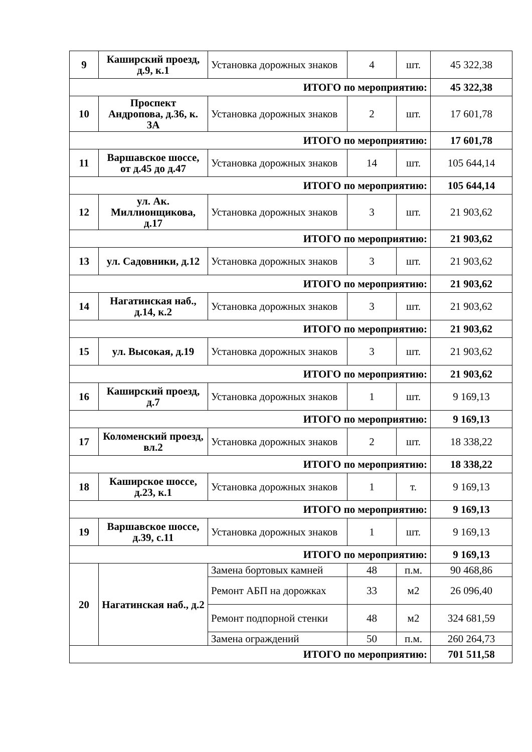| 9 | Каширский проезд, д.9, к.1 | Установка дорожных знаков | 4 | шт. | 45 322,38 |
| ИТОГО по мероприятию: | | | | | 45 322,38 |
| 10 | Проспект Андропова, д.36, к. 3А | Установка дорожных знаков | 2 | шт. | 17 601,78 |
| ИТОГО по мероприятию: | | | | | 17 601,78 |
| 11 | Варшавское шоссе, от д.45 до д.47 | Установка дорожных знаков | 14 | шт. | 105 644,14 |
| ИТОГО по мероприятию: | | | | | 105 644,14 |
| 12 | ул. Ак. Миллионщикова, д.17 | Установка дорожных знаков | 3 | шт. | 21 903,62 |
| ИТОГО по мероприятию: | | | | | 21 903,62 |
| 13 | ул. Садовники, д.12 | Установка дорожных знаков | 3 | шт. | 21 903,62 |
| ИТОГО по мероприятию: | | | | | 21 903,62 |
| 14 | Нагатинская наб., д.14, к.2 | Установка дорожных знаков | 3 | шт. | 21 903,62 |
| ИТОГО по мероприятию: | | | | | 21 903,62 |
| 15 | ул. Высокая, д.19 | Установка дорожных знаков | 3 | шт. | 21 903,62 |
| ИТОГО по мероприятию: | | | | | 21 903,62 |
| 16 | Каширский проезд, д.7 | Установка дорожных знаков | 1 | шт. | 9 169,13 |
| ИТОГО по мероприятию: | | | | | 9 169,13 |
| 17 | Коломенский проезд, вл.2 | Установка дорожных знаков | 2 | шт. | 18 338,22 |
| ИТОГО по мероприятию: | | | | | 18 338,22 |
| 18 | Каширское шоссе, д.23, к.1 | Установка дорожных знаков | 1 | т. | 9 169,13 |
| ИТОГО по мероприятию: | | | | | 9 169,13 |
| 19 | Варшавское шоссе, д.39, с.11 | Установка дорожных знаков | 1 | шт. | 9 169,13 |
| ИТОГО по мероприятию: | | | | | 9 169,13 |
| 20 | Нагатинская наб., д.2 | Замена бортовых камней | 48 | п.м. | 90 468,86 |
| | | Ремонт АБП на дорожках | 33 | м2 | 26 096,40 |
| | | Ремонт подпорной стенки | 48 | м2 | 324 681,59 |
| | | Замена ограждений | 50 | п.м. | 260 264,73 |
| ИТОГО по мероприятию: | | | | | 701 511,58 |